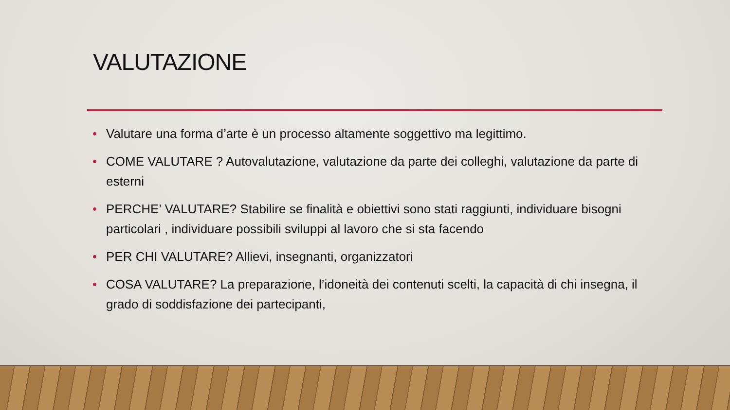VALUTAZIONE
• Valutare una forma d’arte è un processo altamente soggettivo ma legittimo.
• COME VALUTARE ? Autovalutazione, valutazione da parte dei colleghi, valutazione da parte di esterni
• PERCHE’ VALUTARE? Stabilire se finalità e obiettivi sono stati raggiunti, individuare bisogni particolari , individuare possibili sviluppi al lavoro che si sta facendo
• PER CHI VALUTARE? Allievi, insegnanti, organizzatori
• COSA VALUTARE? La preparazione, l’idoneità dei contenuti scelti, la capacità di chi insegna, il grado di soddisfazione dei partecipanti,